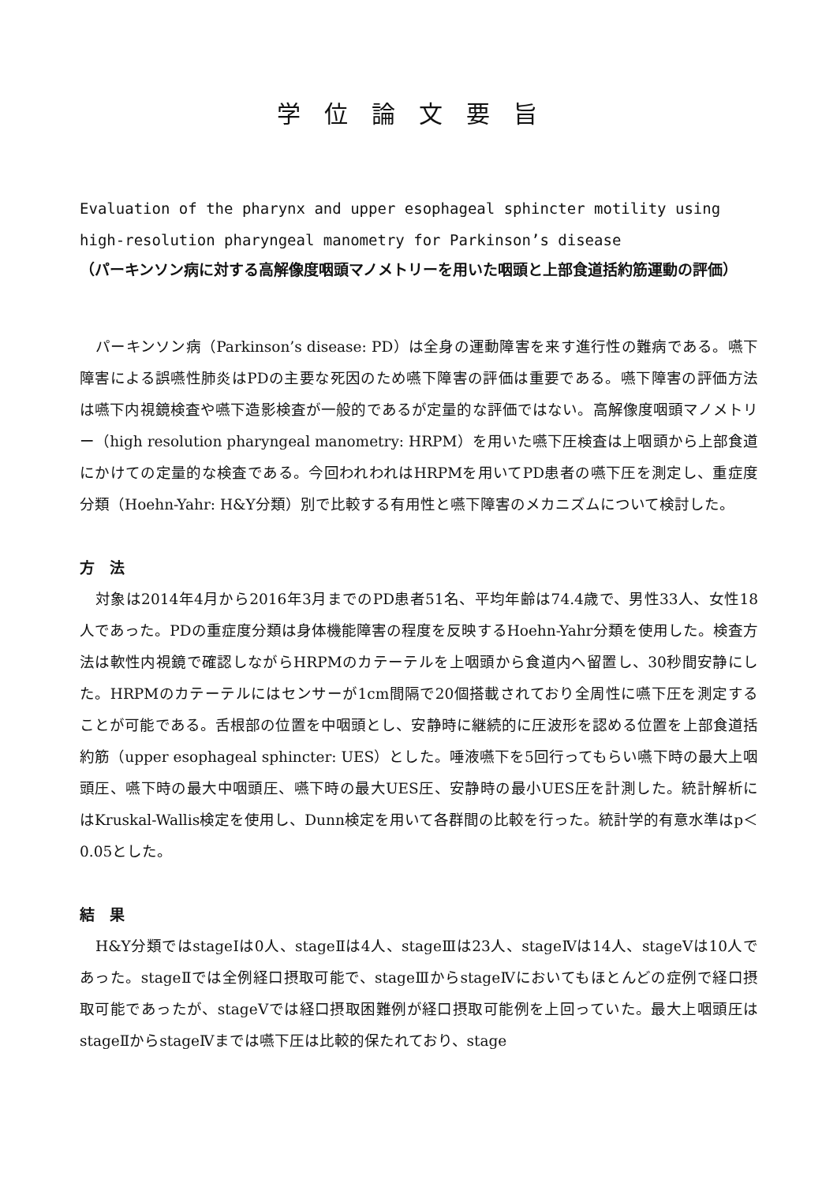学位論文要旨
Evaluation of the pharynx and upper esophageal sphincter motility using
high-resolution pharyngeal manometry for Parkinson’s disease
（パーキンソン病に対する高解像度咽頭マノメトリーを用いた咽頭と上部食道括約筋運動の評価）
パーキンソン病（Parkinson’s disease: PD）は全身の運動障害を来す進行性の難病である。嚥下障害による誤嚥性肺炎はPDの主要な死因のため嚥下障害の評価は重要である。嚥下障害の評価方法は嚥下内視鏡検査や嚥下造影検査が一般的であるが定量的な評価ではない。高解像度咽頭マノメトリー（high resolution pharyngeal manometry: HRPM）を用いた嚥下圧検査は上咽頭から上部食道にかけての定量的な検査である。今回われわれはHRPMを用いてPD患者の嚥下圧を測定し、重症度分類（Hoehn-Yahr: H&Y分類）別で比較する有用性と嚥下障害のメカニズムについて検討した。
方　法
対象は2014年4月から2016年3月までのPD患者51名、平均年齢は74.4歳で、男性33人、女性18人であった。PDの重症度分類は身体機能障害の程度を反映するHoehn-Yahr分類を使用した。検査方法は軟性内視鏡で確認しながらHRPMのカテーテルを上咽頭から食道内へ留置し、30秒間安静にした。HRPMのカテーテルにはセンサーが1cm間隔で20個搭載されており全周性に嚥下圧を測定することが可能である。舌根部の位置を中咽頭とし、安静時に継続的に圧波形を認める位置を上部食道括約筋（upper esophageal sphincter: UES）とした。唾液嚥下を5回行ってもらい嚥下時の最大上咽頭圧、嚥下時の最大中咽頭圧、嚥下時の最大UES圧、安静時の最小UES圧を計測した。統計解析にはKruskal-Wallis検定を使用し、Dunn検定を用いて各群間の比較を行った。統計学的有意水準はp＜0.05とした。
結　果
H&Y分類ではstageⅠは0人、stageⅡは4人、stageⅢは23人、stageⅣは14人、stageⅤは10人であった。stageⅡでは全例経口摂取可能で、stageⅢからstageⅣにおいてもほとんどの症例で経口摂取可能であったが、stageⅤでは経口摂取困難例が経口摂取可能例を上回っていた。最大上咽頭圧はstageⅡからstageⅣまでは嚥下圧は比較的保たれており、stage